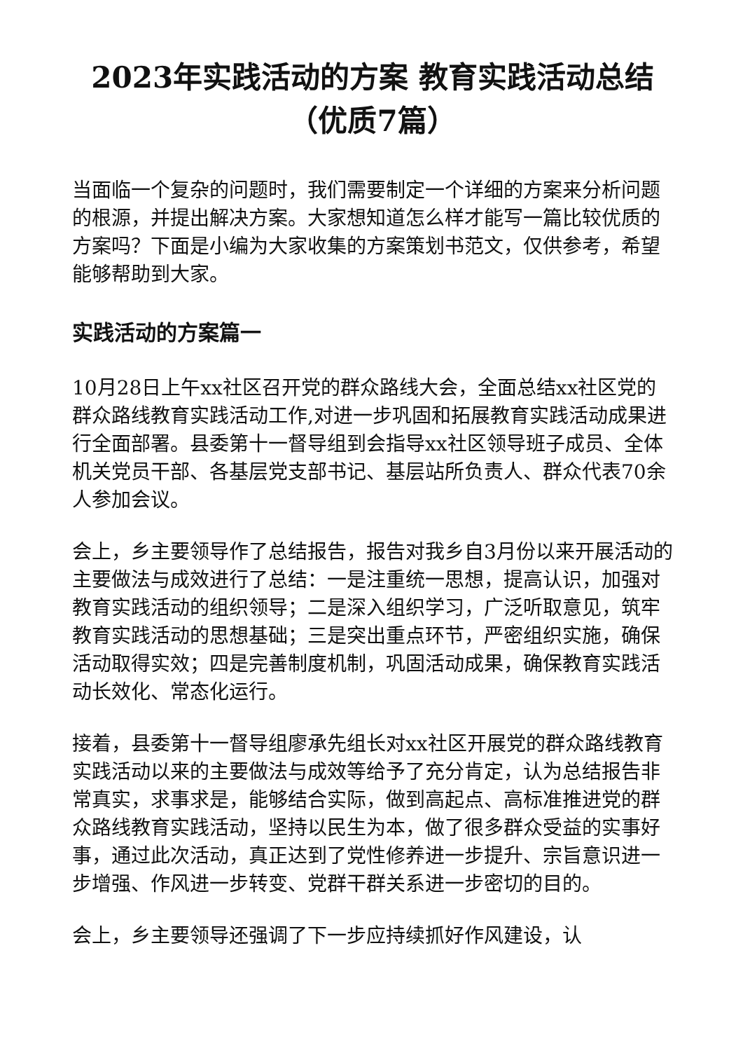2023年实践活动的方案 教育实践活动总结（优质7篇）
当面临一个复杂的问题时，我们需要制定一个详细的方案来分析问题的根源，并提出解决方案。大家想知道怎么样才能写一篇比较优质的方案吗？下面是小编为大家收集的方案策划书范文，仅供参考，希望能够帮助到大家。
实践活动的方案篇一
10月28日上午xx社区召开党的群众路线大会，全面总结xx社区党的群众路线教育实践活动工作,对进一步巩固和拓展教育实践活动成果进行全面部署。县委第十一督导组到会指导xx社区领导班子成员、全体机关党员干部、各基层党支部书记、基层站所负责人、群众代表70余人参加会议。
会上，乡主要领导作了总结报告，报告对我乡自3月份以来开展活动的主要做法与成效进行了总结：一是注重统一思想，提高认识，加强对教育实践活动的组织领导；二是深入组织学习，广泛听取意见，筑牢教育实践活动的思想基础；三是突出重点环节，严密组织实施，确保活动取得实效；四是完善制度机制，巩固活动成果，确保教育实践活动长效化、常态化运行。
接着，县委第十一督导组廖承先组长对xx社区开展党的群众路线教育实践活动以来的主要做法与成效等给予了充分肯定，认为总结报告非常真实，求事求是，能够结合实际，做到高起点、高标准推进党的群众路线教育实践活动，坚持以民生为本，做了很多群众受益的实事好事，通过此次活动，真正达到了党性修养进一步提升、宗旨意识进一步增强、作风进一步转变、党群干群关系进一步密切的目的。
会上，乡主要领导还强调了下一步应持续抓好作风建设，认